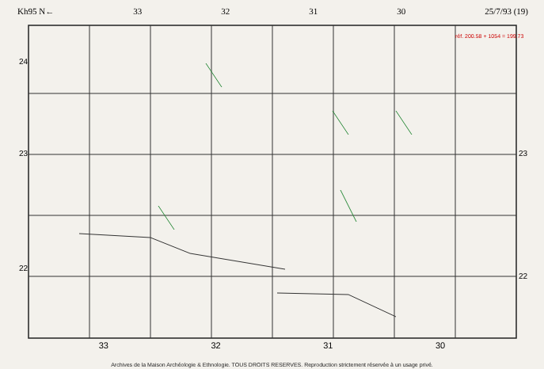Kh95 N← 33 32 31 30 25/7/93 (19)
24
23
22
23
22
réf. 200.58 + 1054 = 199.73
33 32 31 30
Archives de la Maison Archéologie & Ethnologie. TOUS DROITS RESERVES. Reproduction strictement réservée à un usage privé.